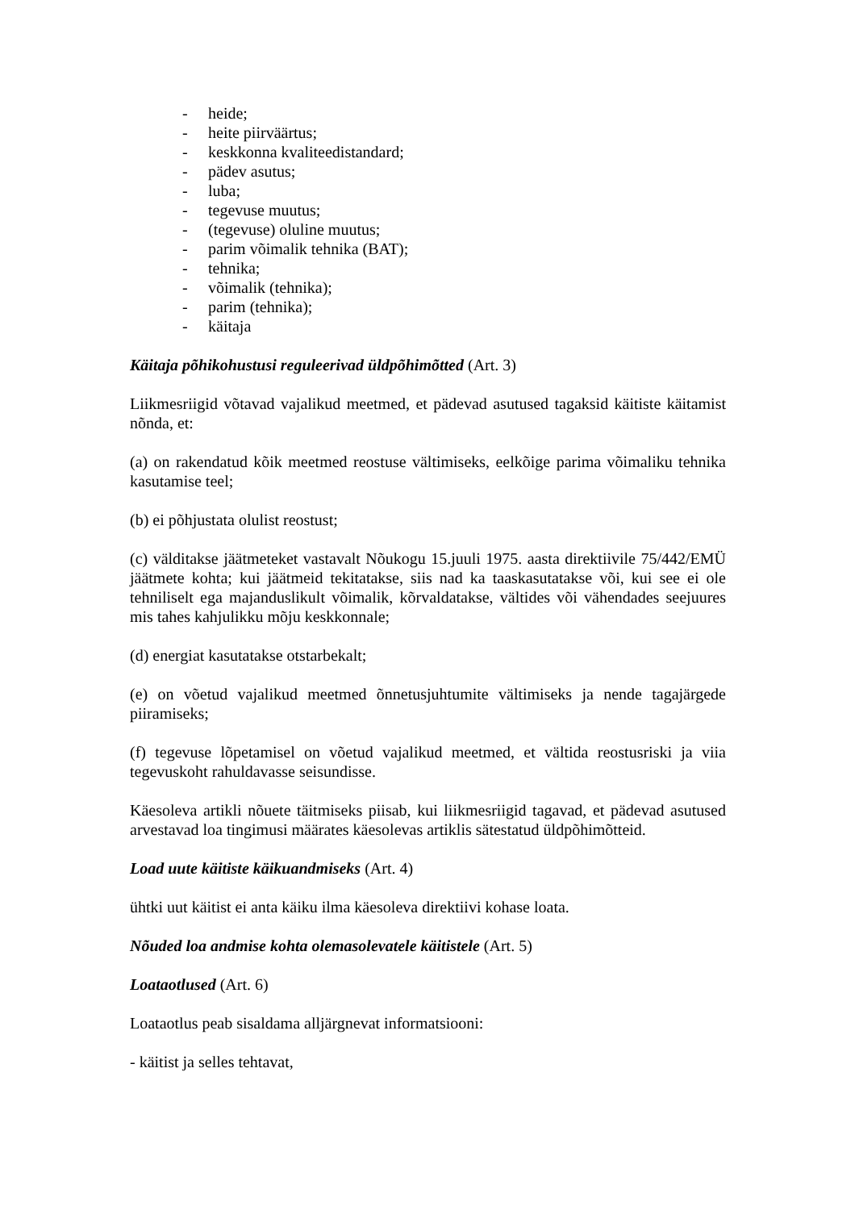- heide;
- heite piirväärtus;
- keskkonna kvaliteedistandard;
- pädev asutus;
- luba;
- tegevuse muutus;
- (tegevuse) oluline muutus;
- parim võimalik tehnika (BAT);
- tehnika;
- võimalik (tehnika);
- parim (tehnika);
- käitaja
Käitaja põhikohustusi reguleerivad üldpõhimõtted (Art. 3)
Liikmesriigid võtavad vajalikud meetmed, et pädevad asutused tagaksid käitiste käitamist nõnda, et:
(a) on rakendatud kõik meetmed reostuse vältimiseks, eelkõige parima võimaliku tehnika kasutamise teel;
(b) ei põhjustata olulist reostust;
(c) välditakse jäätmeteket vastavalt Nõukogu 15.juuli 1975. aasta direktiivile 75/442/EMÜ jäätmete kohta; kui jäätmeid tekitatakse, siis nad ka taaskasutatakse või, kui see ei ole tehniliselt ega majanduslikult võimalik, kõrvaldatakse, vältides või vähendades seejuures mis tahes kahjulikku mõju keskkonnale;
(d) energiat kasutatakse otstarbekalt;
(e) on võetud vajalikud meetmed õnnetusjuhtumite vältimiseks ja nende tagajärgede piiramiseks;
(f) tegevuse lõpetamisel on võetud vajalikud meetmed, et vältida reostusriski ja viia tegevuskoht rahuldavasse seisundisse.
Käesoleva artikli nõuete täitmiseks piisab, kui liikmesriigid tagavad, et pädevad asutused arvestavad loa tingimusi määrates käesolevas artiklis sätestatud üldpõhimõtteid.
Load uute käitiste käikuandmiseks (Art. 4)
ühtki uut käitist ei anta käiku ilma käesoleva direktiivi kohase loata.
Nõuded loa andmise kohta olemasolevatele käitistele (Art. 5)
Loataotlused (Art. 6)
Loataotlus peab sisaldama alljärgnevat informatsiooni:
- käitist ja selles tehtavat,